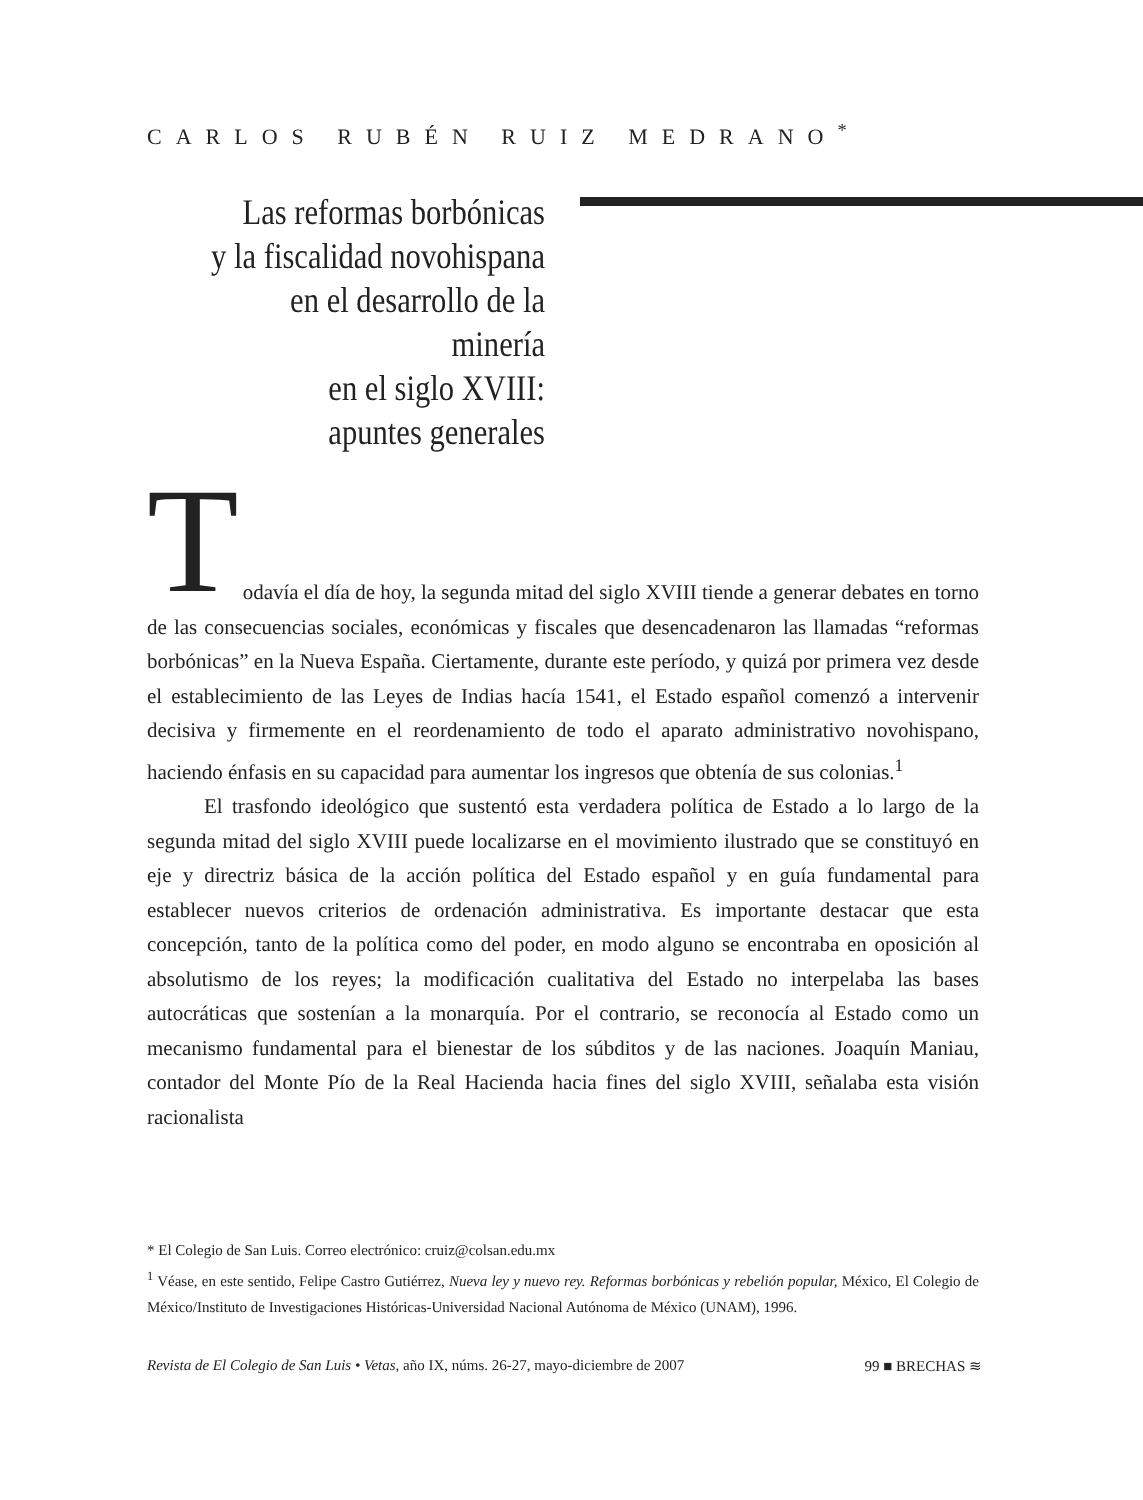CARLOS RUBÉN RUIZ MEDRANO<sup>*</sup>
Las reformas borbónicas
y la fiscalidad novohispana
en el desarrollo de la minería
en el siglo XVIII:
apuntes generales
T odavía el día de hoy, la segunda mitad del siglo XVIII tiende a generar debates en torno de las consecuencias sociales, económicas y fiscales que desencadenaron las llamadas “reformas borbónicas” en la Nueva España. Ciertamente, durante este período, y quizá por primera vez desde el establecimiento de las Leyes de Indias hacía 1541, el Estado español comenzó a intervenir decisiva y firmemente en el reordenamiento de todo el aparato administrativo novohispano, haciendo énfasis en su capacidad para aumentar los ingresos que obtenía de sus colonias.<sup>1</sup>
El trasfondo ideológico que sustentó esta verdadera política de Estado a lo largo de la segunda mitad del siglo XVIII puede localizarse en el movimiento ilustrado que se constituyó en eje y directriz básica de la acción política del Estado español y en guía fundamental para establecer nuevos criterios de ordenación administrativa. Es importante destacar que esta concepción, tanto de la política como del poder, en modo alguno se encontraba en oposición al absolutismo de los reyes; la modificación cualitativa del Estado no interpelaba las bases autocráticas que sostenían a la monarquía. Por el contrario, se reconocía al Estado como un mecanismo fundamental para el bienestar de los súbditos y de las naciones. Joaquín Maniau, contador del Monte Pío de la Real Hacienda hacia fines del siglo XVIII, señalaba esta visión racionalista
* El Colegio de San Luis. Correo electrónico: cruiz@colsan.edu.mx
<sup>1</sup> Véase, en este sentido, Felipe Castro Gutiérrez, Nueva ley y nuevo rey. Reformas borbónicas y rebelión popular, México, El Colegio de México/Instituto de Investigaciones Históricas-Universidad Nacional Autónoma de México (UNAM), 1996.
Revista de El Colegio de San Luis • Vetas, año IX, núms. 26-27, mayo-diciembre de 2007 99 ■ BRECHAS ≋